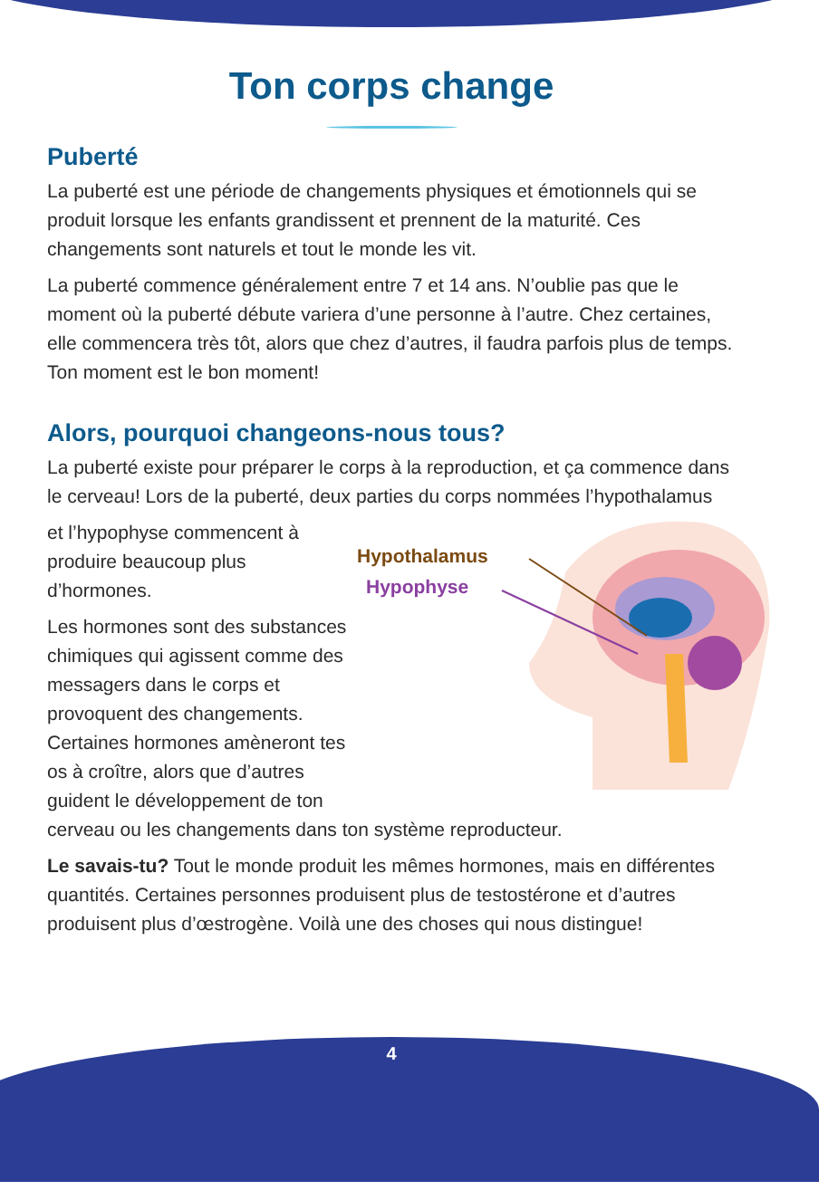Ton corps change
Puberté
La puberté est une période de changements physiques et émotionnels qui se produit lorsque les enfants grandissent et prennent de la maturité. Ces changements sont naturels et tout le monde les vit.
La puberté commence généralement entre 7 et 14 ans. N’oublie pas que le moment où la puberté débute variera d’une personne à l’autre. Chez certaines, elle commencera très tôt, alors que chez d’autres, il faudra parfois plus de temps. Ton moment est le bon moment!
Alors, pourquoi changeons-nous tous?
La puberté existe pour préparer le corps à la reproduction, et ça commence dans le cerveau! Lors de la puberté, deux parties du corps nommées l’hypothalamus
Hypothalamus
Hypophyse
et l’hypophyse commencent à produire beaucoup plus d’hormones.
Les hormones sont des substances chimiques qui agissent comme des messagers dans le corps et provoquent des changements. Certaines hormones amèneront tes os à croître, alors que d’autres guident le développement de ton cerveau ou les changements dans ton système reproducteur.
Le savais-tu? Tout le monde produit les mêmes hormones, mais en différentes quantités. Certaines personnes produisent plus de testostérone et d’autres produisent plus d’œstrogène. Voilà une des choses qui nous distingue!
4